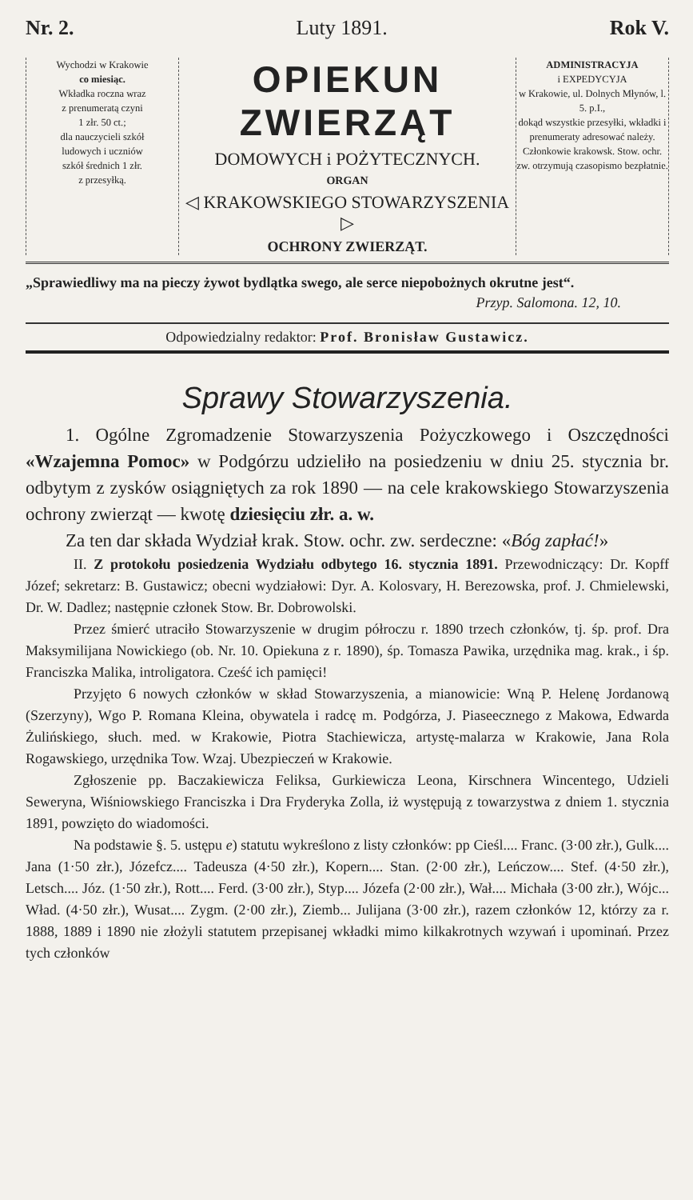Nr. 2. Luty 1891. Rok V.
Wychodzi w Krakowie
co miesiąc.
Wkładka roczna wraz
z prenumeratą czyni
1 złr. 50 ct.;
dla nauczycieli szkół
ludowych i uczniów
szkół średnich 1 złr.
z przesyłką.
OPIEKUN ZWIERZĄT
DOMOWYCH i POŻYTECZNYCH.
ORGAN
◁ KRAKOWSKIEGO STOWARZYSZENIA ▷
OCHRONY ZWIERZĄT.
ADMINISTRACYJA
i EXPEDYCYJA
w Krakowie, ul. Dolnych Młynów, l. 5. p.I.,
dokąd wszystkie przesyłki, wkładki i prenumeraty adresować należy.
Członkowie krakowsk. Stow. ochr. zw. otrzymują czasopismo bezpłatnie.
„Sprawiedliwy ma na pieczy żywot bydlątka swego, ale serce niepobożnych okrutne jest“.
Przyp. Salomona. 12, 10.
Odpowiedzialny redaktor: Prof. Bronisław Gustawicz.
Sprawy Stowarzyszenia.
1. Ogólne Zgromadzenie Stowarzyszenia Pożyczkowego i Oszczędności «Wzajemna Pomoc» w Podgórzu udzieliło na posiedzeniu w dniu 25. stycznia br. odbytym z zysków osiągniętych za rok 1890 — na cele krakowskiego Stowarzyszenia ochrony zwierząt — kwotę dziesięciu złr. a. w.
Za ten dar składa Wydział krak. Stow. ochr. zw. serdeczne: «Bóg zapłać!»
II. Z protokołu posiedzenia Wydziału odbytego 16. stycznia 1891. Przewodniczący: Dr. Kopff Józef; sekretarz: B. Gustawicz; obecni wydziałowi: Dyr. A. Kolosvary, H. Berezowska, prof. J. Chmielewski, Dr. W. Dadlez; następnie członek Stow. Br. Dobrowolski.
Przez śmierć utraciło Stowarzyszenie w drugim półroczu r. 1890 trzech członków, tj. śp. prof. Dra Maksymilijana Nowickiego (ob. Nr. 10. Opiekuna z r. 1890), śp. Tomasza Pawika, urzędnika mag. krak., i śp. Franciszka Malika, introligatora. Cześć ich pamięci!
Przyjęto 6 nowych członków w skład Stowarzyszenia, a mianowicie: Wną P. Helenę Jordanową (Szerzyny), Wgo P. Romana Kleina, obywatela i radcę m. Podgórza, J. Piaseecznego z Makowa, Edwarda Żulińskiego, słuch. med. w Krakowie, Piotra Stachiewicza, artystę-malarza w Krakowie, Jana Rola Rogawskiego, urzędnika Tow. Wzaj. Ubezpieczeń w Krakowie.
Zgłoszenie pp. Baczakiewicza Feliksa, Gurkiewicza Leona, Kirschnera Wincentego, Udzieli Seweryna, Wiśniowskiego Franciszka i Dra Fryderyka Zolla, iż występują z towarzystwa z dniem 1. stycznia 1891, powzięto do wiadomości.
Na podstawie §. 5. ustępu e) statutu wykreślono z listy członków: pp Cieśl.... Franc. (3·00 złr.), Gulk.... Jana (1·50 złr.), Józefcz.... Tadeusza (4·50 złr.), Kopern.... Stan. (2·00 złr.), Leńczow.... Stef. (4·50 złr.), Letsch.... Józ. (1·50 złr.), Rott.... Ferd. (3·00 złr.), Styp.... Józefa (2·00 złr.), Wał.... Michała (3·00 złr.), Wójc... Wład. (4·50 złr.), Wusat.... Zygm. (2·00 złr.), Ziemb... Julijana (3·00 złr.), razem członków 12, którzy za r. 1888, 1889 i 1890 nie złożyli statutem przepisanej wkładki mimo kilkakrotnych wzywań i upominań. Przez tych członków